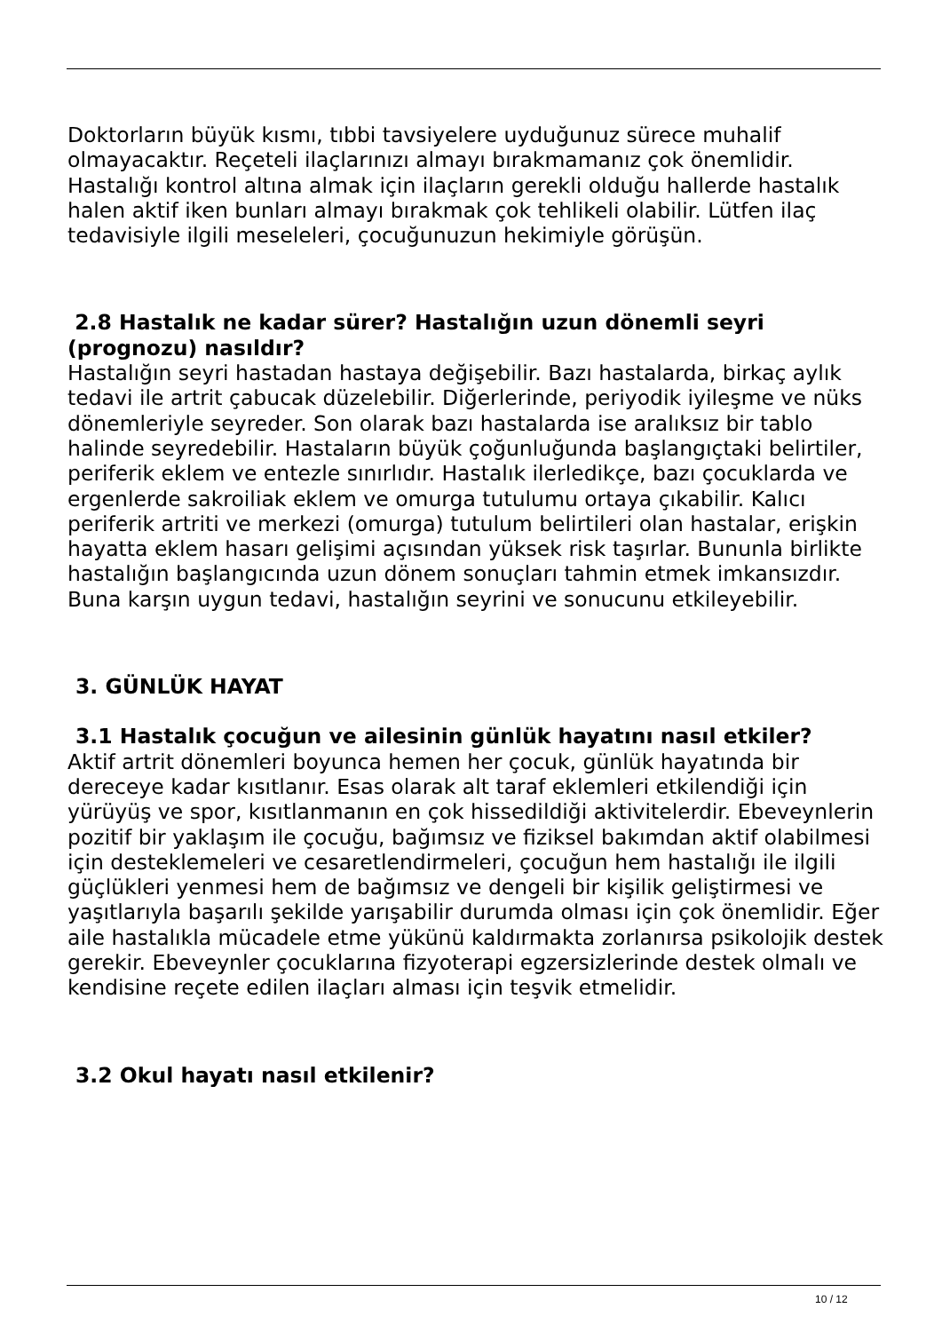Doktorların büyük kısmı, tıbbi tavsiyelere uyduğunuz sürece muhalif olmayacaktır. Reçeteli ilaçlarınızı almayı bırakmamanız çok önemlidir. Hastalığı kontrol altına almak için ilaçların gerekli olduğu hallerde hastalık halen aktif iken bunları almayı bırakmak çok tehlikeli olabilir. Lütfen ilaç tedavisiyle ilgili meseleleri, çocuğunuzun hekimiyle görüşün.
2.8 Hastalık ne kadar sürer? Hastalığın uzun dönemli seyri (prognozu) nasıldır?
Hastalığın seyri hastadan hastaya değişebilir. Bazı hastalarda, birkaç aylık tedavi ile artrit çabucak düzelebilir. Diğerlerinde, periyodik iyileşme ve nüks dönemleriyle seyreder. Son olarak bazı hastalarda ise aralıksız bir tablo halinde seyredebilir. Hastaların büyük çoğunluğunda başlangıçtaki belirtiler, periferik eklem ve entezle sınırlıdır. Hastalık ilerledikçe, bazı çocuklarda ve ergenlerde sakroiliak eklem ve omurga tutulumu ortaya çıkabilir. Kalıcı periferik artriti ve merkezi (omurga) tutulum belirtileri olan hastalar, erişkin hayatta eklem hasarı gelişimi açısından yüksek risk taşırlar. Bununla birlikte hastalığın başlangıcında uzun dönem sonuçları tahmin etmek imkansızdır. Buna karşın uygun tedavi, hastalığın seyrini ve sonucunu etkileyebilir.
3. GÜNLÜK HAYAT
3.1 Hastalık çocuğun ve ailesinin günlük hayatını nasıl etkiler?
Aktif artrit dönemleri boyunca hemen her çocuk, günlük hayatında bir dereceye kadar kısıtlanır. Esas olarak alt taraf eklemleri etkilendiği için yürüyüş ve spor, kısıtlanmanın en çok hissedildiği aktivitelerdir. Ebeveynlerin pozitif bir yaklaşım ile çocuğu, bağımsız ve fiziksel bakımdan aktif olabilmesi için desteklemeleri ve cesaretlendirmeleri, çocuğun hem hastalığı ile ilgili güçlükleri yenmesi hem de bağımsız ve dengeli bir kişilik geliştirmesi ve yaşıtlarıyla başarılı şekilde yarışabilir durumda olması için çok önemlidir. Eğer aile hastalıkla mücadele etme yükünü kaldırmakta zorlanırsa psikolojik destek gerekir. Ebeveynler çocuklarına fizyoterapi egzersizlerinde destek olmalı ve kendisine reçete edilen ilaçları alması için teşvik etmelidir.
3.2 Okul hayatı nasıl etkilenir?
10 / 12